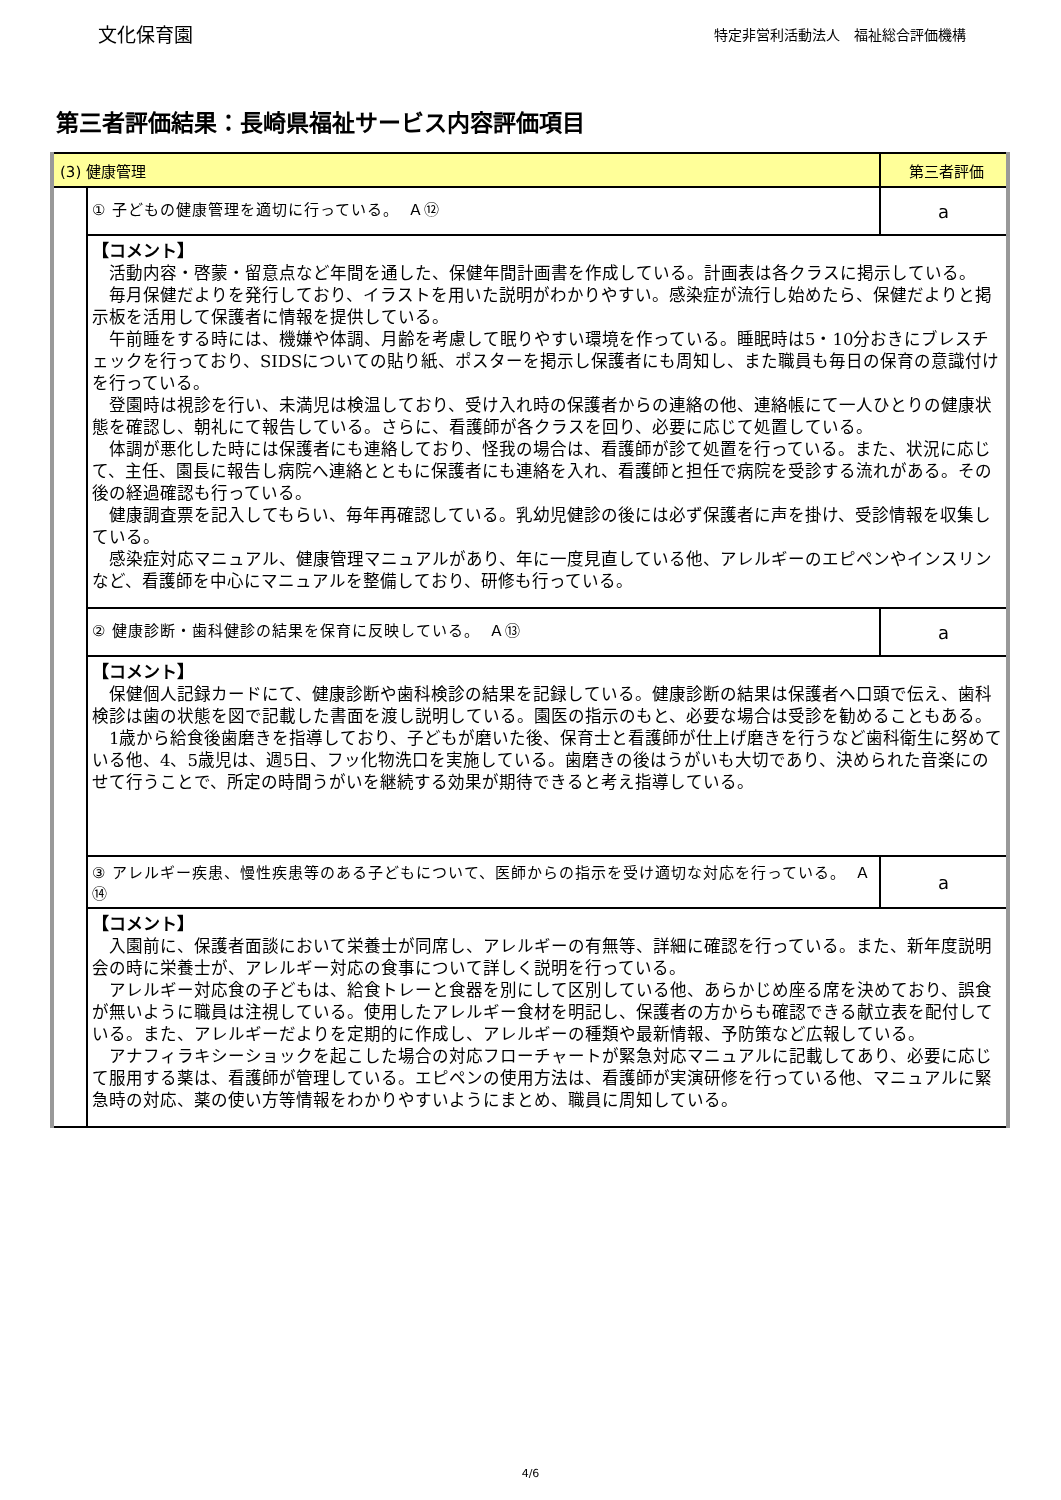文化保育園
特定非営利活動法人　福祉総合評価機構
第三者評価結果：長崎県福祉サービス内容評価項目
| (3) 健康管理 | | 第三者評価 |
| | ① 子どもの健康管理を適切に行っている。 Ａ⑫ | a |
| | 【コメント】 活動内容・啓蒙・留意点など年間を通した、保健年間計画書を作成している。計画表は各クラスに掲示している。 毎月保健だよりを発行しており、イラストを用いた説明がわかりやすい。感染症が流行し始めたら、保健だよりと掲示板を活用して保護者に情報を提供している。 午前睡をする時には、機嫌や体調、月齢を考慮して眠りやすい環境を作っている。睡眠時は5・10分おきにブレスチェックを行っており、SIDSについての貼り紙、ポスターを掲示し保護者にも周知し、また職員も毎日の保育の意識付けを行っている。 登園時は視診を行い、未満児は検温しており、受け入れ時の保護者からの連絡の他、連絡帳にて一人ひとりの健康状態を確認し、朝礼にて報告している。さらに、看護師が各クラスを回り、必要に応じて処置している。 体調が悪化した時には保護者にも連絡しており、怪我の場合は、看護師が診て処置を行っている。また、状況に応じて、主任、園長に報告し病院へ連絡とともに保護者にも連絡を入れ、看護師と担任で病院を受診する流れがある。その後の経過確認も行っている。 健康調査票を記入してもらい、毎年再確認している。乳幼児健診の後には必ず保護者に声を掛け、受診情報を収集している。 感染症対応マニュアル、健康管理マニュアルがあり、年に一度見直している他、アレルギーのエピペンやインスリンなど、看護師を中心にマニュアルを整備しており、研修も行っている。 | |
| | ② 健康診断・歯科健診の結果を保育に反映している。 Ａ⑬ | a |
| | 【コメント】 保健個人記録カードにて、健康診断や歯科検診の結果を記録している。健康診断の結果は保護者へ口頭で伝え、歯科検診は歯の状態を図で記載した書面を渡し説明している。園医の指示のもと、必要な場合は受診を勧めることもある。 1歳から給食後歯磨きを指導しており、子どもが磨いた後、保育士と看護師が仕上げ磨きを行うなど歯科衛生に努めている他、4、5歳児は、週5日、フッ化物洗口を実施している。歯磨きの後はうがいも大切であり、決められた音楽にのせて行うことで、所定の時間うがいを継続する効果が期待できると考え指導している。 | |
| | ③ アレルギー疾患、慢性疾患等のある子どもについて、医師からの指示を受け適切な対応を行っている。 Ａ⑭ | a |
| | 【コメント】 入園前に、保護者面談において栄養士が同席し、アレルギーの有無等、詳細に確認を行っている。また、新年度説明会の時に栄養士が、アレルギー対応の食事について詳しく説明を行っている。 アレルギー対応食の子どもは、給食トレーと食器を別にして区別している他、あらかじめ座る席を決めており、誤食が無いように職員は注視している。使用したアレルギー食材を明記し、保護者の方からも確認できる献立表を配付している。また、アレルギーだよりを定期的に作成し、アレルギーの種類や最新情報、予防策など広報している。 アナフィラキシーショックを起こした場合の対応フローチャートが緊急対応マニュアルに記載してあり、必要に応じて服用する薬は、看護師が管理している。エピペンの使用方法は、看護師が実演研修を行っている他、マニュアルに緊急時の対応、薬の使い方等情報をわかりやすいようにまとめ、職員に周知している。 | |
4/6